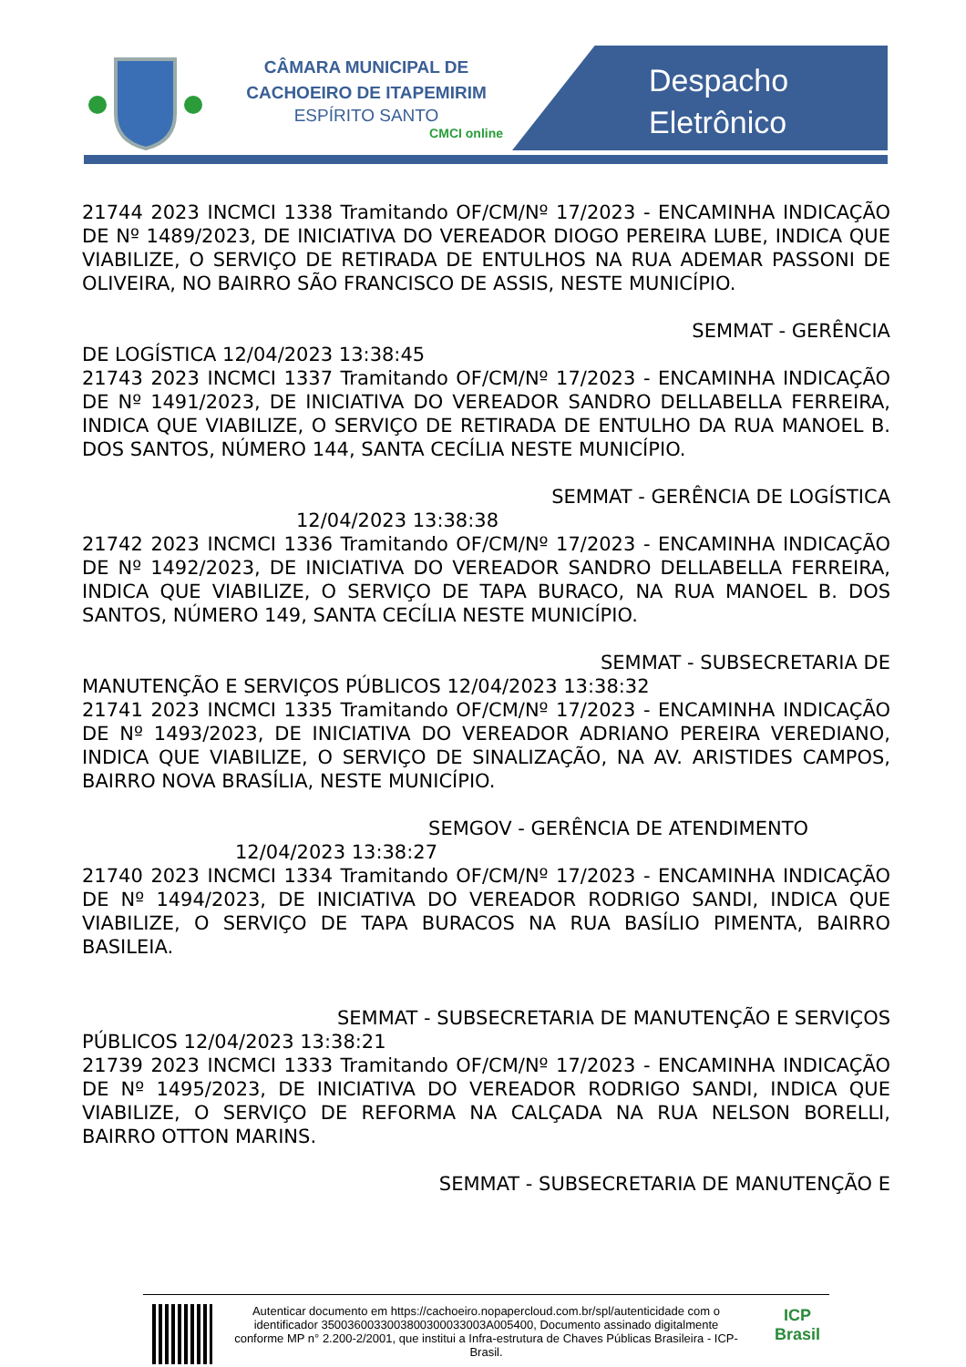CÂMARA MUNICIPAL DE
CACHOEIRO DE ITAPEMIRIM
ESPÍRITO SANTO
CMCI online
Despacho
Eletrônico
21744 2023 INCMCI 1338 Tramitando OF/CM/Nº 17/2023 - ENCAMINHA INDICAÇÃO DE Nº 1489/2023, DE INICIATIVA DO VEREADOR DIOGO PEREIRA LUBE, INDICA QUE VIABILIZE, O SERVIÇO DE RETIRADA DE ENTULHOS NA RUA ADEMAR PASSONI DE OLIVEIRA, NO BAIRRO SÃO FRANCISCO DE ASSIS, NESTE MUNICÍPIO.
SEMMAT - GERÊNCIA
DE LOGÍSTICA 12/04/2023 13:38:45
21743 2023 INCMCI 1337 Tramitando OF/CM/Nº 17/2023 - ENCAMINHA INDICAÇÃO DE Nº 1491/2023, DE INICIATIVA DO VEREADOR SANDRO DELLABELLA FERREIRA, INDICA QUE VIABILIZE, O SERVIÇO DE RETIRADA DE ENTULHO DA RUA MANOEL B. DOS SANTOS, NÚMERO 144, SANTA CECÍLIA NESTE MUNICÍPIO.
SEMMAT - GERÊNCIA DE LOGÍSTICA
12/04/2023 13:38:38
21742 2023 INCMCI 1336 Tramitando OF/CM/Nº 17/2023 - ENCAMINHA INDICAÇÃO DE Nº 1492/2023, DE INICIATIVA DO VEREADOR SANDRO DELLABELLA FERREIRA, INDICA QUE VIABILIZE, O SERVIÇO DE TAPA BURACO, NA RUA MANOEL B. DOS SANTOS, NÚMERO 149, SANTA CECÍLIA NESTE MUNICÍPIO.
SEMMAT - SUBSECRETARIA DE
MANUTENÇÃO E SERVIÇOS PÚBLICOS 12/04/2023 13:38:32
21741 2023 INCMCI 1335 Tramitando OF/CM/Nº 17/2023 - ENCAMINHA INDICAÇÃO DE Nº 1493/2023, DE INICIATIVA DO VEREADOR ADRIANO PEREIRA VEREDIANO, INDICA QUE VIABILIZE, O SERVIÇO DE SINALIZAÇÃO, NA AV. ARISTIDES CAMPOS, BAIRRO NOVA BRASÍLIA, NESTE MUNICÍPIO.
SEMGOV - GERÊNCIA DE ATENDIMENTO
12/04/2023 13:38:27
21740 2023 INCMCI 1334 Tramitando OF/CM/Nº 17/2023 - ENCAMINHA INDICAÇÃO DE Nº 1494/2023, DE INICIATIVA DO VEREADOR RODRIGO SANDI, INDICA QUE VIABILIZE, O SERVIÇO DE TAPA BURACOS NA RUA BASÍLIO PIMENTA, BAIRRO BASILEIA.
SEMMAT - SUBSECRETARIA DE MANUTENÇÃO E SERVIÇOS
PÚBLICOS 12/04/2023 13:38:21
21739 2023 INCMCI 1333 Tramitando OF/CM/Nº 17/2023 - ENCAMINHA INDICAÇÃO DE Nº 1495/2023, DE INICIATIVA DO VEREADOR RODRIGO SANDI, INDICA QUE VIABILIZE, O SERVIÇO DE REFORMA NA CALÇADA NA RUA NELSON BORELLI, BAIRRO OTTON MARINS.
SEMMAT - SUBSECRETARIA DE MANUTENÇÃO E
Autenticar documento em https://cachoeiro.nopapercloud.com.br/spl/autenticidade com o identificador 3500360033003800300033003A005400, Documento assinado digitalmente conforme MP n° 2.200-2/2001, que institui a Infra-estrutura de Chaves Públicas Brasileira - ICP-Brasil.
ICP
Brasil